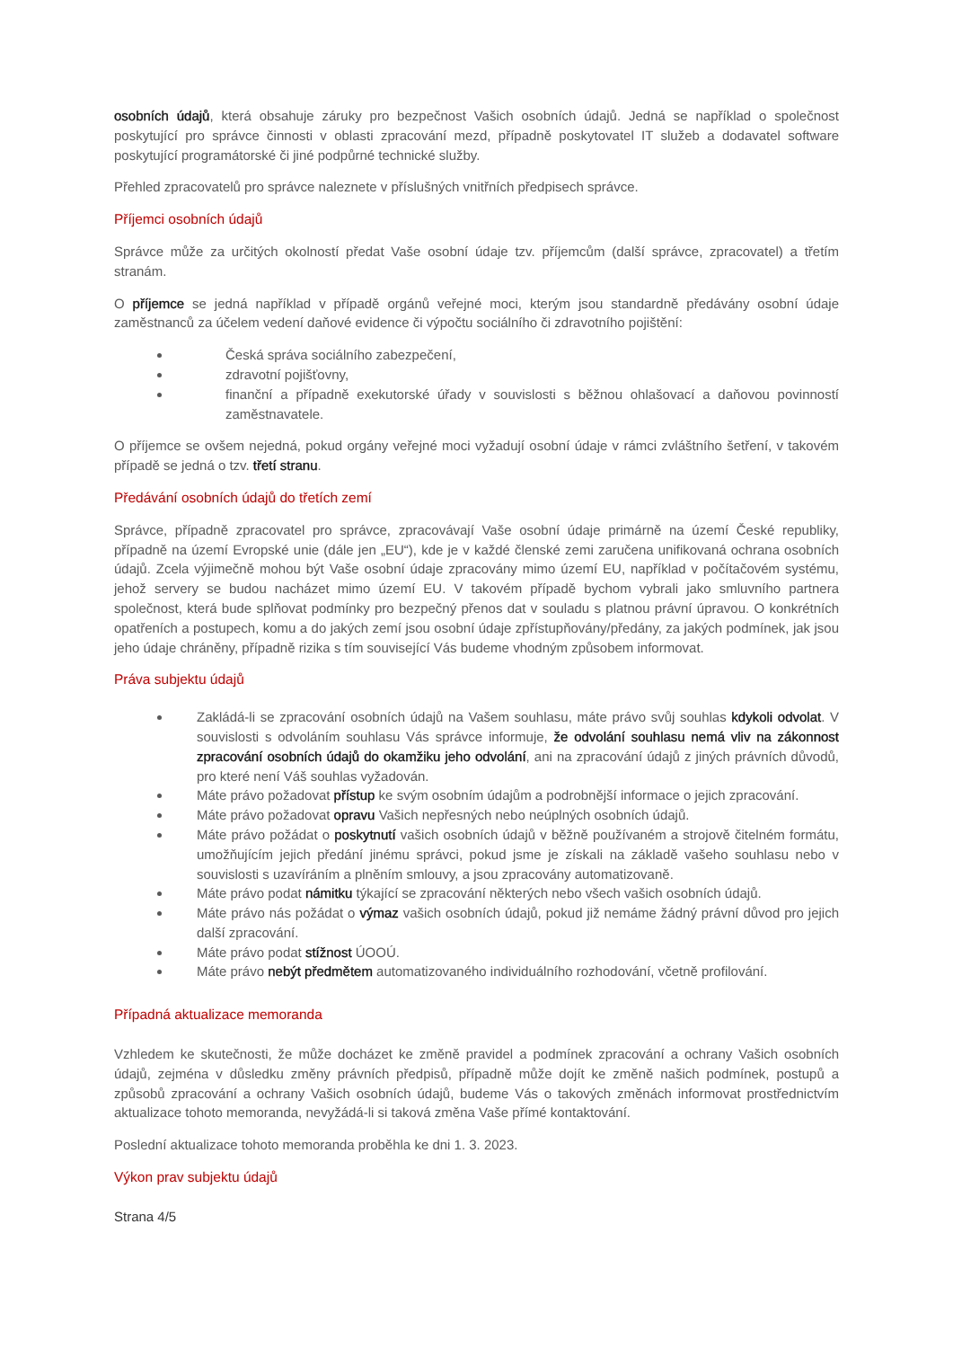osobních údajů, která obsahuje záruky pro bezpečnost Vašich osobních údajů. Jedná se například o společnost poskytující pro správce činnosti v oblasti zpracování mezd, případně poskytovatel IT služeb a dodavatel software poskytující programátorské či jiné podpůrné technické služby.
Přehled zpracovatelů pro správce naleznete v příslušných vnitřních předpisech správce.
Příjemci osobních údajů
Správce může za určitých okolností předat Vaše osobní údaje tzv. příjemcům (další správce, zpracovatel) a třetím stranám.
O příjemce se jedná například v případě orgánů veřejné moci, kterým jsou standardně předávány osobní údaje zaměstnanců za účelem vedení daňové evidence či výpočtu sociálního či zdravotního pojištění:
Česká správa sociálního zabezpečení,
zdravotní pojišťovny,
finanční a případně exekutorské úřady v souvislosti s běžnou ohlašovací a daňovou povinností zaměstnavatele.
O příjemce se ovšem nejedná, pokud orgány veřejné moci vyžadují osobní údaje v rámci zvláštního šetření, v takovém případě se jedná o tzv. třetí stranu.
Předávání osobních údajů do třetích zemí
Správce, případně zpracovatel pro správce, zpracovávají Vaše osobní údaje primárně na území České republiky, případně na území Evropské unie (dále jen „EU“), kde je v každé členské zemi zaručena unifikovaná ochrana osobních údajů. Zcela výjimečně mohou být Vaše osobní údaje zpracovány mimo území EU, například v počítačovém systému, jehož servery se budou nacházet mimo území EU. V takovém případě bychom vybrali jako smluvního partnera společnost, která bude splňovat podmínky pro bezpečný přenos dat v souladu s platnou právní úpravou. O konkrétních opatřeních a postupech, komu a do jakých zemí jsou osobní údaje zpřístupňovány/předány, za jakých podmínek, jak jsou jeho údaje chráněny, případně rizika s tím související Vás budeme vhodným způsobem informovat.
Práva subjektu údajů
Zakládá-li se zpracování osobních údajů na Vašem souhlasu, máte právo svůj souhlas kdykoli odvolat. V souvislosti s odvoláním souhlasu Vás správce informuje, že odvolání souhlasu nemá vliv na zákonnost zpracování osobních údajů do okamžiku jeho odvolání, ani na zpracování údajů z jiných právních důvodů, pro které není Váš souhlas vyžadován.
Máte právo požadovat přístup ke svým osobním údajům a podrobnější informace o jejich zpracování.
Máte právo požadovat opravu Vašich nepřesných nebo neúplných osobních údajů.
Máte právo požádat o poskytnutí vašich osobních údajů v běžně používaném a strojově čitelném formátu, umožňujícím jejich předání jinému správci, pokud jsme je získali na základě vašeho souhlasu nebo v souvislosti s uzavíráním a plněním smlouvy, a jsou zpracovány automatizovaně.
Máte právo podat námitku týkající se zpracování některých nebo všech vašich osobních údajů.
Máte právo nás požádat o výmaz vašich osobních údajů, pokud již nemáme žádný právní důvod pro jejich další zpracování.
Máte právo podat stížnost ÚOOÚ.
Máte právo nebýt předmětem automatizovaného individuálního rozhodování, včetně profilování.
Případná aktualizace memoranda
Vzhledem ke skutečnosti, že může docházet ke změně pravidel a podmínek zpracování a ochrany Vašich osobních údajů, zejména v důsledku změny právních předpisů, případně může dojít ke změně našich podmínek, postupů a způsobů zpracování a ochrany Vašich osobních údajů, budeme Vás o takových změnách informovat prostřednictvím aktualizace tohoto memoranda, nevyžádá-li si taková změna Vaše přímé kontaktování.
Poslední aktualizace tohoto memoranda proběhla ke dni 1. 3. 2023.
Výkon prav subjektu údajů
Strana 4/5